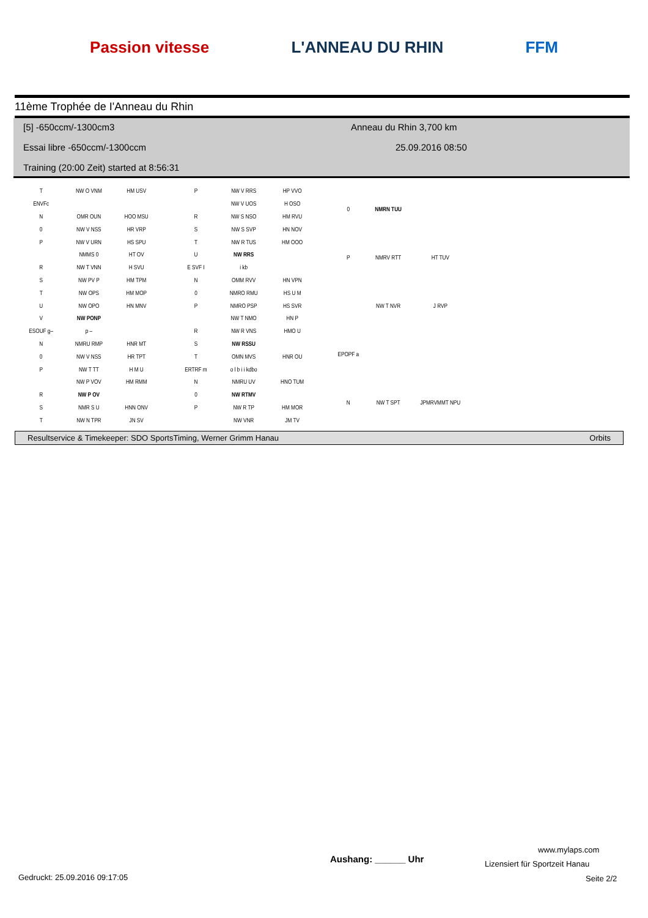Passion vitesse L'ANNEAU DU RHIN FFM
11ème Trophée de I'Anneau du Rhin
[5] -650ccm/-1300cm3 Anneau du Rhin 3,700 km
Essai libre -650ccm/-1300ccm 25.09.2016 08:50
Training (20:00 Zeit) started at 8:56:31
| T | NW O VNM | HM USV |
| ENVFc | | |
| N | OMR OUN | HOO MSU |
| 0 | NW V NSS | HR VRP |
| P | NW V URN | HS SPU |
| | NMMS 0 | HT OV |
| R | NW T VNN | H SVU |
| S | NW PV P | HM TPM |
| T | NW OPS | HM MOP |
| U | NW OPO | HN MNV |
| V | NW PONP | |
| ESOUF g– | p – | |
| N | NMRU RMP | HNR MT |
| 0 | NW V NSS | HR TPT |
| P | NW T TT | H M U |
| | NW P VOV | HM RMM |
| R | NW P OV | |
| S | NMR S U | HNN ONV |
| T | NW N TPR | JN SV |
| P | NW V RRS | HP VVO |
| | NW V UOS | H OSO |
| R | NW S NSO | HM RVU |
| S | NW S SVP | HN NOV |
| T | NW R TUS | HM OOO |
| U | NW RRS | |
| E SVF I | i kb | |
| N | OMM RVV | HN VPN |
| 0 | NMRO RMU | HS U M |
| P | NMRO PSP | HS SVR |
| | NW T NMO | HN P |
| R | NW R VNS | HMO U |
| S | NW RSSU | |
| T | OMN MVS | HNR OU |
| ERTRF m | o l b i i kdbo | |
| N | NMRU UV | HNO TUM |
| 0 | NW RTMV | |
| P | NW R TP | HM MOR |
| | NW VNR | JM TV |
| 0 | NMRN TUU | |
| P | NMRV RTT | HT TUV |
| | NW T NVR | J RVP |
| EPOPF a | | |
| N | NW T SPT | JPMRVMMT NPU |
Resultservice & Timekeeper: SDO SportsTiming, Werner Grimm Hanau Orbits
www.mylaps.com
Aushang: ______ Uhr Lizensiert für Sportzeit Hanau
Gedruckt: 25.09.2016 09:17:05 Seite 2/2